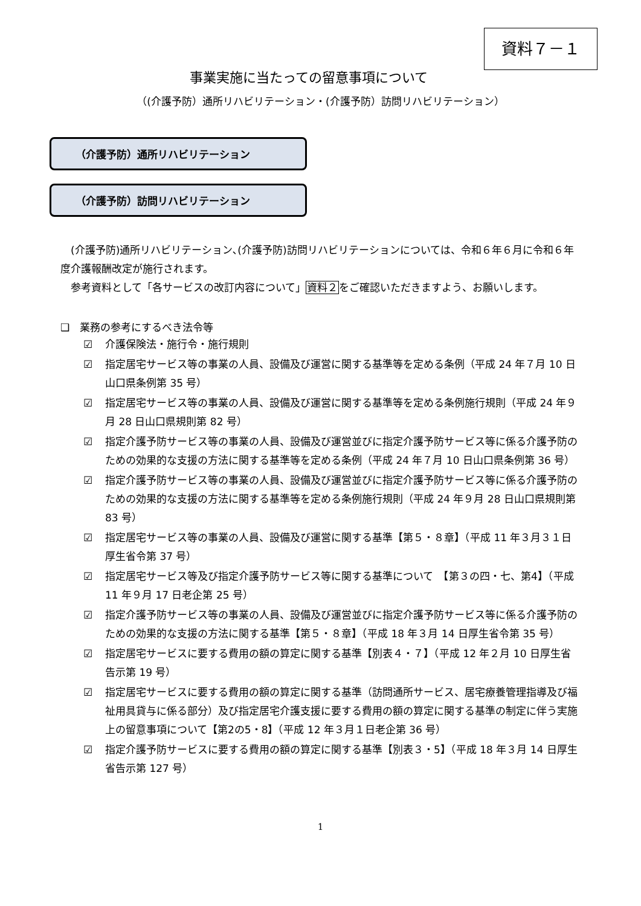資料７－１
事業実施に当たっての留意事項について
（(介護予防）通所リハビリテーション・(介護予防）訪問リハビリテーション）
（介護予防）通所リハビリテーション
（介護予防）訪問リハビリテーション
　(介護予防)通所リハビリテーション､(介護予防)訪問リハビリテーションについては、令和６年６月に令和６年度介護報酬改定が施行されます。
　参考資料として「各サービスの改訂内容について」資料２をご確認いただきますよう、お願いします。
❑　業務の参考にするべき法令等
☑ 介護保険法・施行令・施行規則
☑ 指定居宅サービス等の事業の人員、設備及び運営に関する基準等を定める条例（平成 24 年７月 10 日山口県条例第 35 号）
☑ 指定居宅サービス等の事業の人員、設備及び運営に関する基準等を定める条例施行規則（平成 24 年９月 28 日山口県規則第 82 号）
☑ 指定介護予防サービス等の事業の人員、設備及び運営並びに指定介護予防サービス等に係る介護予防のための効果的な支援の方法に関する基準等を定める条例（平成 24 年７月 10 日山口県条例第 36 号）
☑ 指定介護予防サービス等の事業の人員、設備及び運営並びに指定介護予防サービス等に係る介護予防のための効果的な支援の方法に関する基準等を定める条例施行規則（平成 24 年９月 28 日山口県規則第 83 号）
☑ 指定居宅サービス等の事業の人員、設備及び運営に関する基準【第５・８章】（平成 11 年３月３１日厚生省令第 37 号）
☑ 指定居宅サービス等及び指定介護予防サービス等に関する基準について　【第３の四・七、第4】（平成 11 年９月 17 日老企第 25 号）
☑ 指定介護予防サービス等の事業の人員、設備及び運営並びに指定介護予防サービス等に係る介護予防のための効果的な支援の方法に関する基準【第５・８章】（平成 18 年３月 14 日厚生省令第 35 号）
☑ 指定居宅サービスに要する費用の額の算定に関する基準【別表４・７】（平成 12 年２月 10 日厚生省告示第 19 号）
☑ 指定居宅サービスに要する費用の額の算定に関する基準（訪問通所サービス、居宅療養管理指導及び福祉用具貸与に係る部分）及び指定居宅介護支援に要する費用の額の算定に関する基準の制定に伴う実施上の留意事項について【第2の5・8】（平成 12 年３月１日老企第 36 号）
☑ 指定介護予防サービスに要する費用の額の算定に関する基準【別表３・5】（平成 18 年３月 14 日厚生省告示第 127 号）
1